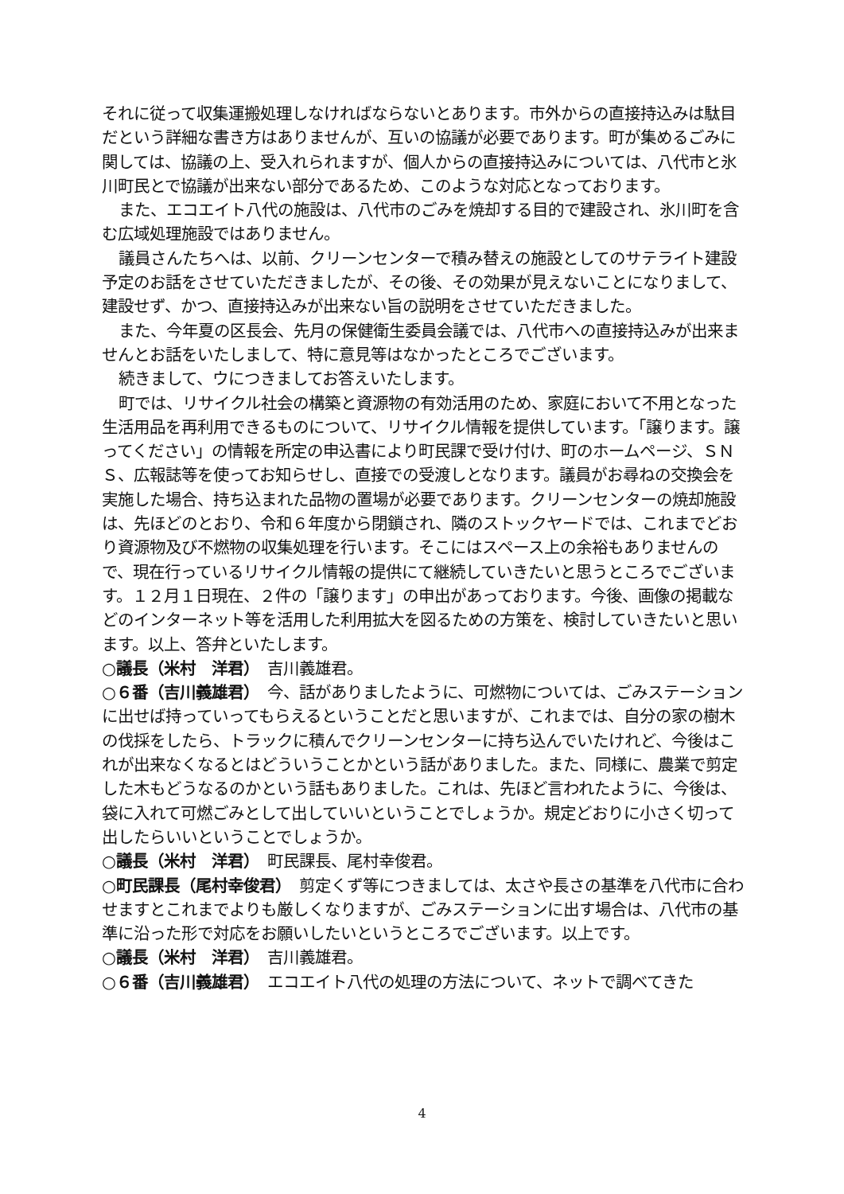それに従って収集運搬処理しなければならないとあります。市外からの直接持込みは駄目だという詳細な書き方はありませんが、互いの協議が必要であります。町が集めるごみに関しては、協議の上、受入れられますが、個人からの直接持込みについては、八代市と氷川町民とで協議が出来ない部分であるため、このような対応となっております。
また、エコエイト八代の施設は、八代市のごみを焼却する目的で建設され、氷川町を含む広域処理施設ではありません。
議員さんたちへは、以前、クリーンセンターで積み替えの施設としてのサテライト建設予定のお話をさせていただきましたが、その後、その効果が見えないことになりまして、建設せず、かつ、直接持込みが出来ない旨の説明をさせていただきました。
また、今年夏の区長会、先月の保健衛生委員会議では、八代市への直接持込みが出来ませんとお話をいたしまして、特に意見等はなかったところでございます。
続きまして、ウにつきましてお答えいたします。
町では、リサイクル社会の構築と資源物の有効活用のため、家庭において不用となった生活用品を再利用できるものについて、リサイクル情報を提供しています。「譲ります。譲ってください」の情報を所定の申込書により町民課で受け付け、町のホームページ、ＳＮＳ、広報誌等を使ってお知らせし、直接での受渡しとなります。議員がお尋ねの交換会を実施した場合、持ち込まれた品物の置場が必要であります。クリーンセンターの焼却施設は、先ほどのとおり、令和６年度から閉鎖され、隣のストックヤードでは、これまでどおり資源物及び不燃物の収集処理を行います。そこにはスペース上の余裕もありませんので、現在行っているリサイクル情報の提供にて継続していきたいと思うところでございます。１２月１日現在、２件の「譲ります」の申出があっております。今後、画像の掲載などのインターネット等を活用した利用拡大を図るための方策を、検討していきたいと思います。以上、答弁といたします。
○議長（米村　洋君）　吉川義雄君。
○６番（吉川義雄君）　今、話がありましたように、可燃物については、ごみステーションに出せば持っていってもらえるということだと思いますが、これまでは、自分の家の樹木の伐採をしたら、トラックに積んでクリーンセンターに持ち込んでいたけれど、今後はこれが出来なくなるとはどういうことかという話がありました。また、同様に、農業で剪定した木もどうなるのかという話もありました。これは、先ほど言われたように、今後は、袋に入れて可燃ごみとして出していいということでしょうか。規定どおりに小さく切って出したらいいということでしょうか。
○議長（米村　洋君）　町民課長、尾村幸俊君。
○町民課長（尾村幸俊君）　剪定くず等につきましては、太さや長さの基準を八代市に合わせますとこれまでよりも厳しくなりますが、ごみステーションに出す場合は、八代市の基準に沿った形で対応をお願いしたいというところでございます。以上です。
○議長（米村　洋君）　吉川義雄君。
○６番（吉川義雄君）　エコエイト八代の処理の方法について、ネットで調べてきた
4